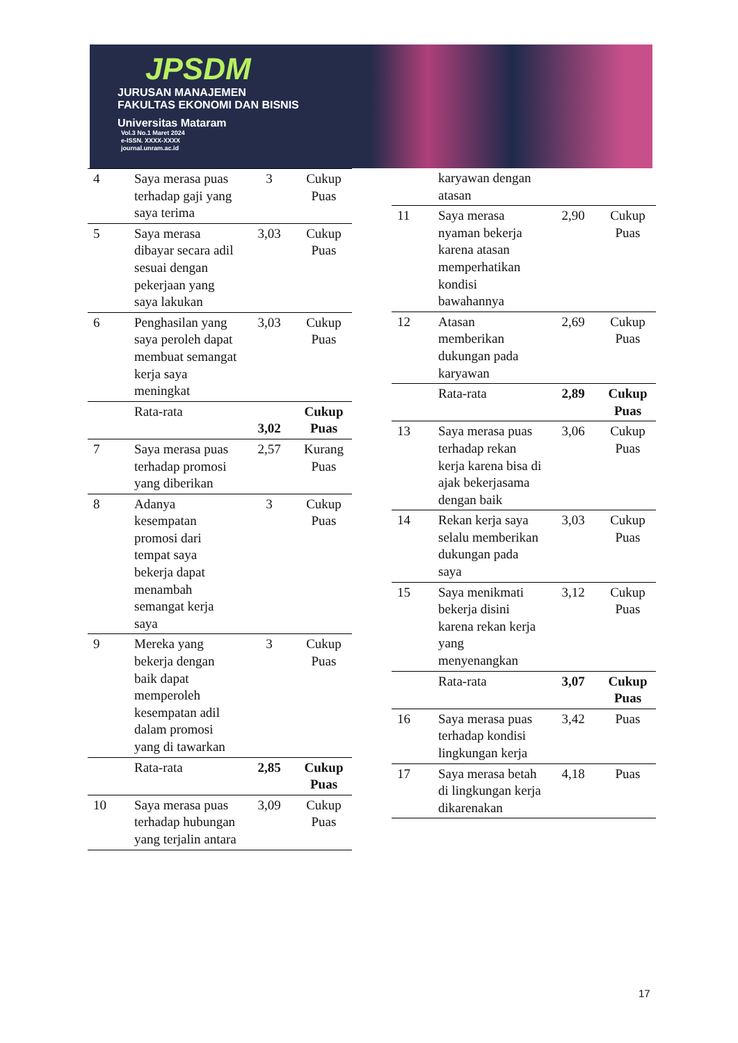JPSDM
JURUSAN MANAJEMEN
FAKULTAS EKONOMI DAN BISNIS
Universitas Mataram
Vol.3 No.1 Maret 2024
e-ISSN. XXXX-XXXX
journal.unram.ac.id
| 4 | Saya merasa puas terhadap gaji yang saya terima | 3 | Cukup Puas |
| 5 | Saya merasa dibayar secara adil sesuai dengan pekerjaan yang saya lakukan | 3,03 | Cukup Puas |
| 6 | Penghasilan yang saya peroleh dapat membuat semangat kerja saya meningkat | 3,03 | Cukup Puas |
| | Rata-rata | 3,02 | Cukup Puas |
| 7 | Saya merasa puas terhadap promosi yang diberikan | 2,57 | Kurang Puas |
| 8 | Adanya kesempatan promosi dari tempat saya bekerja dapat menambah semangat kerja saya | 3 | Cukup Puas |
| 9 | Mereka yang bekerja dengan baik dapat memperoleh kesempatan adil dalam promosi yang di tawarkan | 3 | Cukup Puas |
| | Rata-rata | 2,85 | Cukup Puas |
| 10 | Saya merasa puas terhadap hubungan yang terjalin antara | 3,09 | Cukup Puas |
| | karyawan dengan atasan | | |
| 11 | Saya merasa nyaman bekerja karena atasan memperhatikan kondisi bawahannya | 2,90 | Cukup Puas |
| 12 | Atasan memberikan dukungan pada karyawan | 2,69 | Cukup Puas |
| | Rata-rata | 2,89 | Cukup Puas |
| 13 | Saya merasa puas terhadap rekan kerja karena bisa di ajak bekerjasama dengan baik | 3,06 | Cukup Puas |
| 14 | Rekan kerja saya selalu memberikan dukungan pada saya | 3,03 | Cukup Puas |
| 15 | Saya menikmati bekerja disini karena rekan kerja yang menyenangkan | 3,12 | Cukup Puas |
| | Rata-rata | 3,07 | Cukup Puas |
| 16 | Saya merasa puas terhadap kondisi lingkungan kerja | 3,42 | Puas |
| 17 | Saya merasa betah di lingkungan kerja dikarenakan | 4,18 | Puas |
17